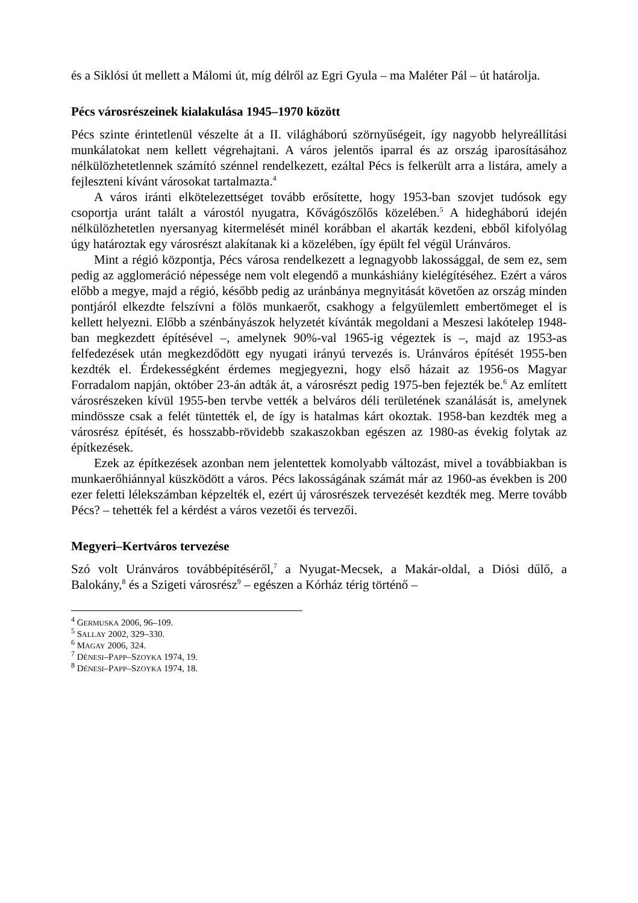és a Siklósi út mellett a Málomi út, míg délről az Egri Gyula – ma Maléter Pál – út határolja.
Pécs városrészeinek kialakulása 1945–1970 között
Pécs szinte érintetlenül vészelte át a II. világháború szörnyűségeit, így nagyobb helyreállítási munkálatokat nem kellett végrehajtani. A város jelentős iparral és az ország iparosításához nélkülözhetetlennek számító szénnel rendelkezett, ezáltal Pécs is felkerült arra a listára, amely a fejleszteni kívánt városokat tartalmazta.<sup>4</sup>
A város iránti elkötelezettséget tovább erősítette, hogy 1953-ban szovjet tudósok egy csoportja uránt talált a várostól nyugatra, Kővágószőlős közelében.<sup>5</sup> A hidegháború idején nélkülözhetetlen nyersanyag kitermelését minél korábban el akarták kezdeni, ebből kifolyólag úgy határoztak egy városrészt alakítanak ki a közelében, így épült fel végül Uránváros.
Mint a régió központja, Pécs városa rendelkezett a legnagyobb lakossággal, de sem ez, sem pedig az agglomeráció népessége nem volt elegendő a munkáshiány kielégítéséhez. Ezért a város előbb a megye, majd a régió, később pedig az uránbánya megnyitását követően az ország minden pontjáról elkezdte felszívni a fölös munkaerőt, csakhogy a felgyülemlett embertömeget el is kellett helyezni. Előbb a szénbányászok helyzetét kívánták megoldani a Meszesi lakótelep 1948-ban megkezdett építésével –, amelynek 90%-val 1965-ig végeztek is –, majd az 1953-as felfedezések után megkezdődött egy nyugati irányú tervezés is. Uránváros építését 1955-ben kezdték el. Érdekességként érdemes megjegyezni, hogy első házait az 1956-os Magyar Forradalom napján, október 23-án adták át, a városrészt pedig 1975-ben fejezték be.<sup>6</sup> Az említett városrészeken kívül 1955-ben tervbe vették a belváros déli területének szanálását is, amelynek mindössze csak a felét tüntették el, de így is hatalmas kárt okoztak. 1958-ban kezdték meg a városrész építését, és hosszabb-rövidebb szakaszokban egészen az 1980-as évekig folytak az építkezések.
Ezek az építkezések azonban nem jelentettek komolyabb változást, mivel a továbbiakban is munkaerőhiánnyal küszködött a város. Pécs lakosságának számát már az 1960-as években is 200 ezer feletti lélekszámban képzelték el, ezért új városrészek tervezését kezdték meg. Merre tovább Pécs? – tehették fel a kérdést a város vezetői és tervezői.
Megyeri–Kertváros tervezése
Szó volt Uránváros továbbépítéséről,<sup>7</sup> a Nyugat-Mecsek, a Makár-oldal, a Diósi dűlő, a Balokány,<sup>8</sup> és a Szigeti városrész<sup>9</sup> – egészen a Kórház térig történő –
<sup>4</sup> GERMUSKA 2006, 96–109.
<sup>5</sup> SALLAY 2002, 329–330.
<sup>6</sup> MAGAY 2006, 324.
<sup>7</sup> DÉNESI–PAPP–SZOYKA 1974, 19.
<sup>8</sup> DÉNESI–PAPP–SZOYKA 1974, 18.